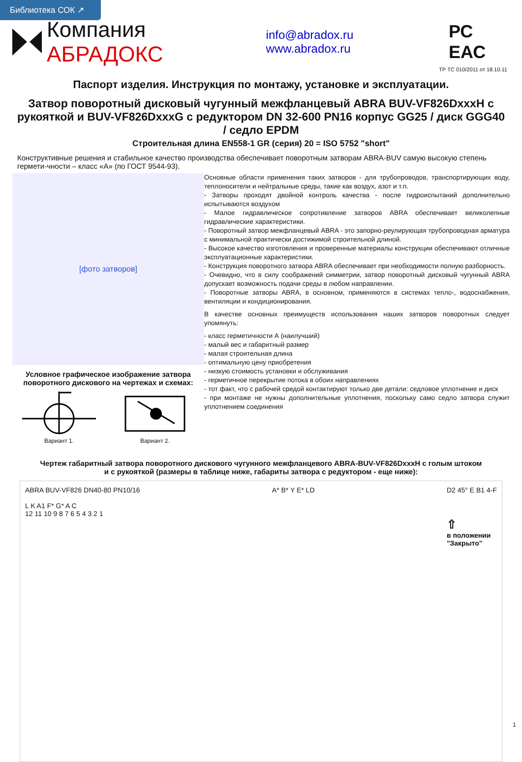Библиотека СОК ↗
Компания АБРАДОКС
info@abradox.ru www.abradox.ru
РС ЕАС
ТР ТС 010/2011 от 18.10.11
Паспорт изделия. Инструкция по монтажу, установке и эксплуатации.
Затвор поворотный дисковый чугунный межфланцевый ABRA BUV-VF826DxxxH с рукояткой и BUV-VF826DxxxG с редуктором DN 32-600 PN16 корпус GG25 / диск GGG40 / седло EPDM
Строительная длина EN558-1 GR (серия) 20 = ISO 5752 "short"
Конструктивные решения и стабильное качество производства обеспечивает поворотным затворам ABRA-BUV самую высокую степень гермети-чности – класс «А» (по ГОСТ 9544-93).
[фото затворов]
Условное графическое изображение затвора поворотного дискового на чертежах и схемах:
Вариант 1.
Вариант 2.
Основные области применения таких затворов - для трубопроводов, транспортирующих воду, теплоносители и нейтральные среды, такие как воздух, азот и т.п.
- Затворы проходят двойной контроль качества - после гидроиспытаний дополнительно испытываются воздухом
- Малое гидравлическое сопротивление затворов ABRA обеспечивает великолепные гидравлические характеристики.
- Поворотный затвор межфланцевый ABRA - это запорно-реулирующая трубопроводная арматура с минимальной практически достижимой строительной длиной.
- Высокое качество изготовления и проверенные материалы конструкции обеспечивают отличные эксплуатационные характеристики.
- Конструкция поворотного затвора ABRA обеспечивает при необходимости полную разборность.
- Очевидно, что в силу соображений симметрии, затвор поворотный дисковый чугунный ABRA допускает возможность подачи среды в любом направлении.
- Поворотные затворы ABRA, в основном, применяются в системах тепло-, водоснабжения, вентиляции и кондиционирования.
В качестве основных преимуществ использования наших затворов поворотных следует упомянуть:
- класс герметичности А (наилучший)
- малый вес и габаритный размер
- малая строительная длина
- оптимальную цену приобретения
- низкую стоимость установки и обслуживания
- герметичное перекрытие потока в обоих направлениях
- тот факт, что с рабочей средой контактируют только две детали: седловое уплотнение и диск
- при монтаже не нужны дополнительные уплотнения, поскольку само седло затвора служит уплотнением соединения
Чертеж габаритный затвора поворотного дискового чугунного межфланцевого ABRA-BUV-VF826DxxxH с голым штоком
и с рукояткой (размеры в таблице ниже, габариты затвора с редуктором - еще ниже):
ABRA BUV-VF826 DN40-80 PN10/16
L K A1 F* G* A C
12 11 10 9 8 7 6 5 4 3 2 1
A* B* Y E* LD D2 45° E B1 4-F
⇧
в положении
"Закрыто"
1